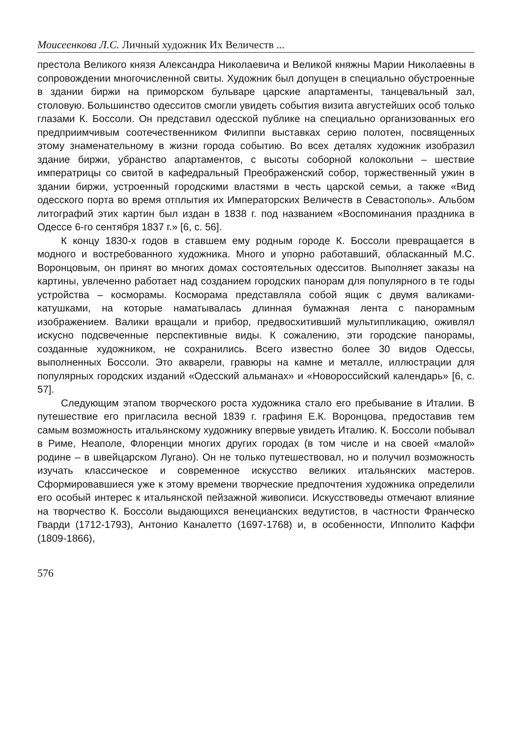Моисеенкова Л.С. Личный художник Их Величеств ...
престола Великого князя Александра Николаевича и Великой княжны Марии Николаевны в сопровождении многочисленной свиты. Художник был допущен в специально обустроенные в здании биржи на приморском бульваре царские апартаменты, танцевальный зал, столовую. Большинство одесситов смогли увидеть события визита августейших особ только глазами К. Боссоли. Он представил одесской публике на специально организованных его предприимчивым соотечественником Филиппи выставках серию полотен, посвященных этому знаменательному в жизни города событию. Во всех деталях художник изобразил здание биржи, убранство апартаментов, с высоты соборной колокольни – шествие императрицы со свитой в кафедральный Преображенский собор, торжественный ужин в здании биржи, устроенный городскими властями в честь царской семьи, а также «Вид одесского порта во время отплытия их Императорских Величеств в Севастополь». Альбом литографий этих картин был издан в 1838 г. под названием «Воспоминания праздника в Одессе 6-го сентября 1837 г.» [6, с. 56].
К концу 1830-х годов в ставшем ему родным городе К. Боссоли превращается в модного и востребованного художника. Много и упорно работавший, обласканный М.С. Воронцовым, он принят во многих домах состоятельных одесситов. Выполняет заказы на картины, увлеченно работает над созданием городских панорам для популярного в те годы устройства – косморамы. Косморама представляла собой ящик с двумя валиками-катушками, на которые наматывалась длинная бумажная лента с панорамным изображением. Валики вращали и прибор, предвосхитивший мультипликацию, оживлял искусно подсвеченные перспективные виды. К сожалению, эти городские панорамы, созданные художником, не сохранились. Всего известно более 30 видов Одессы, выполненных Боссоли. Это акварели, гравюры на камне и металле, иллюстрации для популярных городских изданий «Одесский альманах» и «Новороссийский календарь» [6, с. 57].
Следующим этапом творческого роста художника стало его пребывание в Италии. В путешествие его пригласила весной 1839 г. графиня Е.К. Воронцова, предоставив тем самым возможность итальянскому художнику впервые увидеть Италию. К. Боссоли побывал в Риме, Неаполе, Флоренции многих других городах (в том числе и на своей «малой» родине – в швейцарском Лугано). Он не только путешествовал, но и получил возможность изучать классическое и современное искусство великих итальянских мастеров. Сформировавшиеся уже к этому времени творческие предпочтения художника определили его особый интерес к итальянской пейзажной живописи. Искусствоведы отмечают влияние на творчество К. Боссоли выдающихся венецианских ведутистов, в частности Франческо Гварди (1712-1793), Антонио Каналетто (1697-1768) и, в особенности, Ипполито Каффи (1809-1866),
576